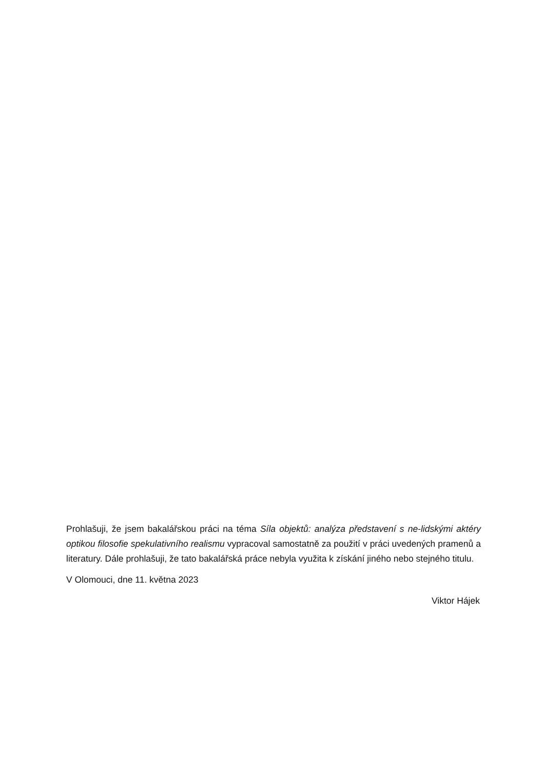Prohlašuji, že jsem bakalářskou práci na téma Síla objektů: analýza představení s ne-lidskými aktéry optikou filosofie spekulativního realismu vypracoval samostatně za použití v práci uvedených pramenů a literatury. Dále prohlašuji, že tato bakalářská práce nebyla využita k získání jiného nebo stejného titulu.
V Olomouci, dne 11. května 2023
Viktor Hájek